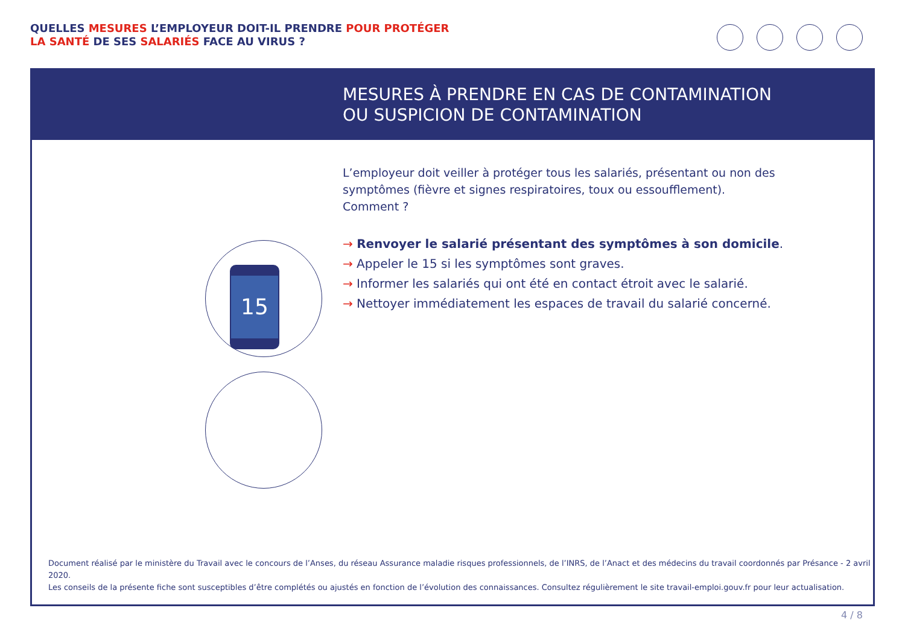QUELLES MESURES L’EMPLOYEUR DOIT-IL PRENDRE POUR PROTÉGER
LA SANTÉ DE SES SALARIÉS FACE AU VIRUS ?
MESURES À PRENDRE EN CAS DE CONTAMINATION
OU SUSPICION DE CONTAMINATION
L’employeur doit veiller à protéger tous les salariés, présentant ou non des symptômes (fièvre et signes respiratoires, toux ou essoufflement). Comment ?
→ Renvoyer le salarié présentant des symptômes à son domicile.
→ Appeler le 15 si les symptômes sont graves.
→ Informer les salariés qui ont été en contact étroit avec le salarié.
→ Nettoyer immédiatement les espaces de travail du salarié concerné.
15
Document réalisé par le ministère du Travail avec le concours de l’Anses, du réseau Assurance maladie risques professionnels, de l’INRS, de l’Anact et des médecins du travail coordonnés par Présance - 2 avril 2020.
Les conseils de la présente fiche sont susceptibles d’être complétés ou ajustés en fonction de l’évolution des connaissances. Consultez régulièrement le site travail-emploi.gouv.fr pour leur actualisation.
4 / 8